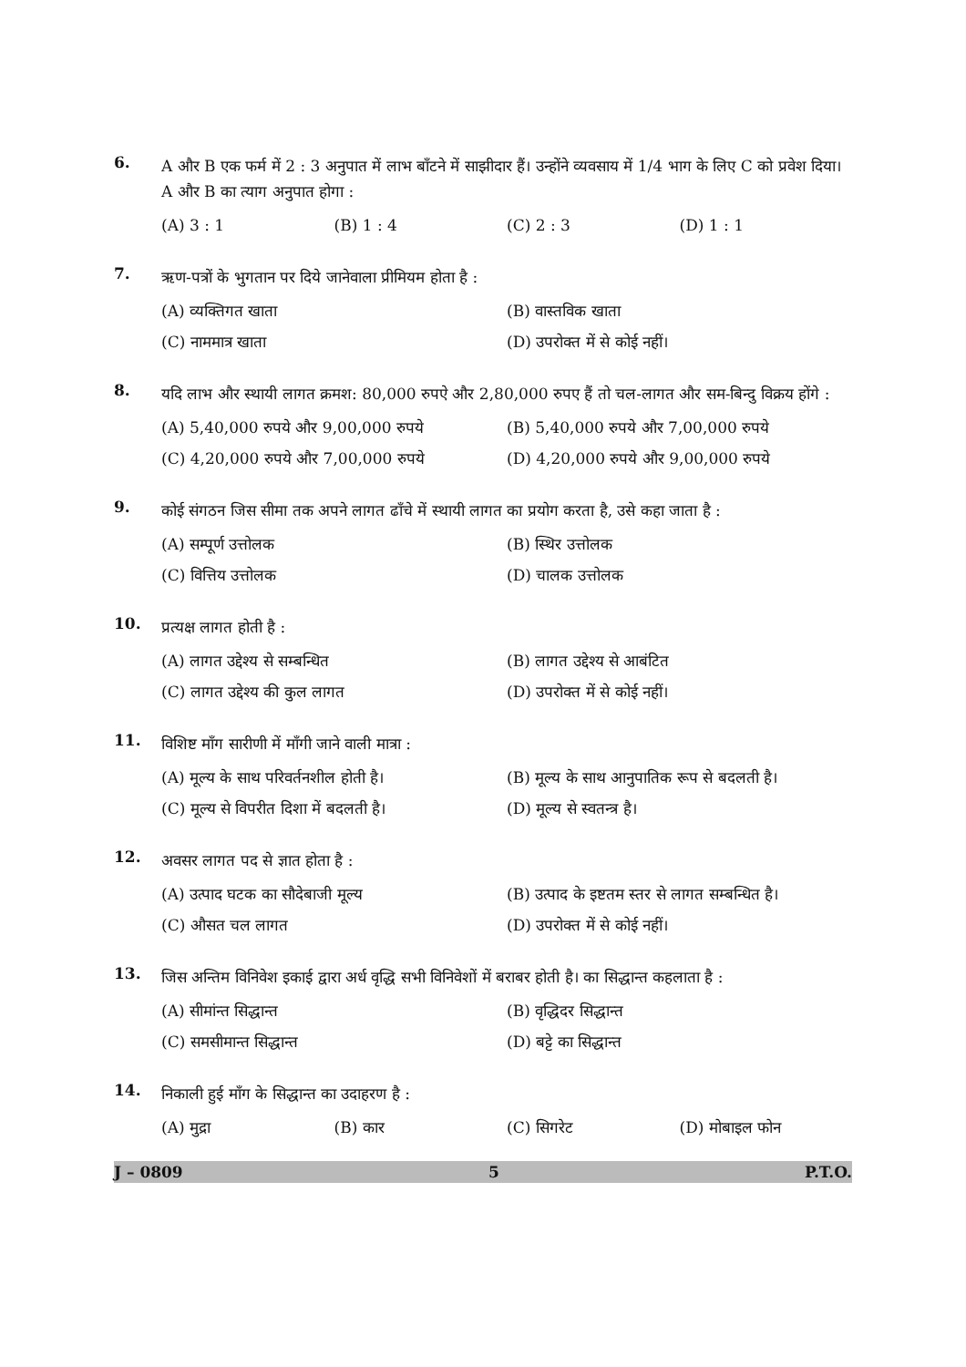6.
A और B एक फर्म में 2 : 3 अनुपात में लाभ बाँटने में साझीदार हैं। उन्होंने व्यवसाय में 1/4 भाग के लिए C को प्रवेश दिया। A और B का त्याग अनुपात होगा :
(A) 3 : 1 (B) 1 : 4 (C) 2 : 3 (D) 1 : 1
7.
ऋण-पत्रों के भुगतान पर दिये जानेवाला प्रीमियम होता है :
(A) व्यक्तिगत खाता (B) वास्तविक खाता
(C) नाममात्र खाता (D) उपरोक्त में से कोई नहीं।
8.
यदि लाभ और स्थायी लागत क्रमश: 80,000 रुपऐ और 2,80,000 रुपए हैं तो चल-लागत और सम-बिन्दु विक्रय होंगे :
(A) 5,40,000 रुपये और 9,00,000 रुपये (B) 5,40,000 रुपये और 7,00,000 रुपये
(C) 4,20,000 रुपये और 7,00,000 रुपये (D) 4,20,000 रुपये और 9,00,000 रुपये
9.
कोई संगठन जिस सीमा तक अपने लागत ढाँचे में स्थायी लागत का प्रयोग करता है, उसे कहा जाता है :
(A) सम्पूर्ण उत्तोलक (B) स्थिर उत्तोलक
(C) वित्तिय उत्तोलक (D) चालक उत्तोलक
10.
प्रत्यक्ष लागत होती है :
(A) लागत उद्देश्य से सम्बन्धित (B) लागत उद्देश्य से आबंटित
(C) लागत उद्देश्य की कुल लागत (D) उपरोक्त में से कोई नहीं।
11.
विशिष्ट माँग सारीणी में माँगी जाने वाली मात्रा :
(A) मूल्य के साथ परिवर्तनशील होती है। (B) मूल्य के साथ आनुपातिक रूप से बदलती है।
(C) मूल्य से विपरीत दिशा में बदलती है। (D) मूल्य से स्वतन्त्र है।
12.
अवसर लागत पद से ज्ञात होता है :
(A) उत्पाद घटक का सौदेबाजी मूल्य (B) उत्पाद के इष्टतम स्तर से लागत सम्बन्धित है।
(C) औसत चल लागत (D) उपरोक्त में से कोई नहीं।
13.
जिस अन्तिम विनिवेश इकाई द्वारा अर्ध वृद्धि सभी विनिवेशों में बराबर होती है। का सिद्धान्त कहलाता है :
(A) सीमांन्त सिद्धान्त (B) वृद्धिदर सिद्धान्त
(C) समसीमान्त सिद्धान्त (D) बट्टे का सिद्धान्त
14.
निकाली हुई माँग के सिद्धान्त का उदाहरण है :
(A) मुद्रा (B) कार (C) सिगरेट (D) मोबाइल फोन
J – 0809 5 P.T.O.